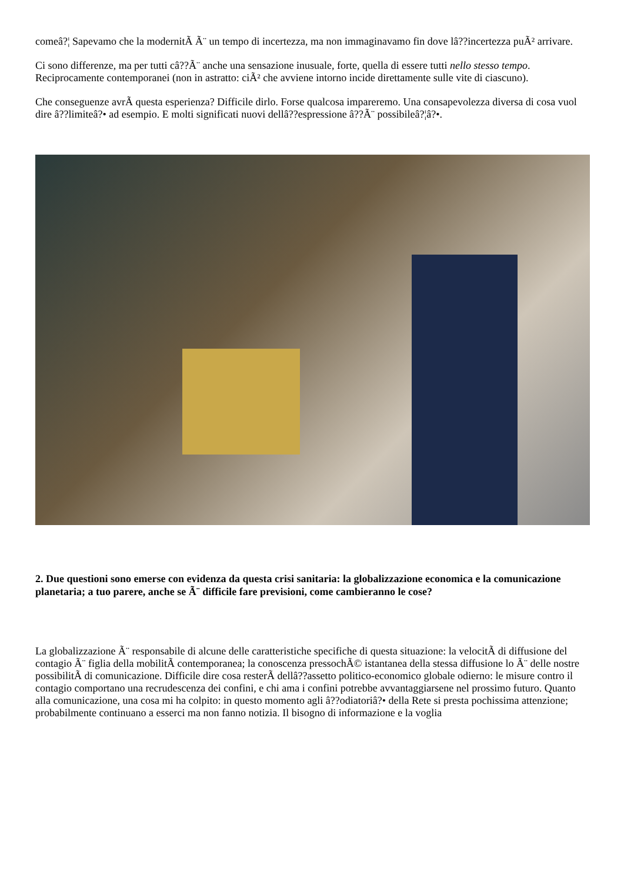comeâ?¦ Sapevamo che la modernitÃ Ã¨ un tempo di incertezza, ma non immaginavamo fin dove lâ??incertezza puÃ² arrivare.
Ci sono differenze, ma per tutti câ??Ã¨ anche una sensazione inusuale, forte, quella di essere tutti nello stesso tempo. Reciprocamente contemporanei (non in astratto: ciÃ² che avviene intorno incide direttamente sulle vite di ciascuno).
Che conseguenze avrÃ questa esperienza? Difficile dirlo. Forse qualcosa impareremo. Una consapevolezza diversa di cosa vuol dire â??limiteâ?• ad esempio. E molti significati nuovi dellâ??espressione â??Ã¨ possibileâ?¦â?•.
2. Due questioni sono emerse con evidenza da questa crisi sanitaria: la globalizzazione economica e la comunicazione planetaria; a tuo parere, anche se Ã¨ difficile fare previsioni, come cambieranno le cose?
La globalizzazione Ã¨ responsabile di alcune delle caratteristiche specifiche di questa situazione: la velocitÃ di diffusione del contagio Ã¨ figlia della mobilitÃ contemporanea; la conoscenza pressochÃ© istantanea della stessa diffusione lo Ã¨ delle nostre possibilitÃ di comunicazione. Difficile dire cosa resterÃ dellâ??assetto politico-economico globale odierno: le misure contro il contagio comportano una recrudescenza dei confini, e chi ama i confini potrebbe avvantaggiarsene nel prossimo futuro. Quanto alla comunicazione, una cosa mi ha colpito: in questo momento agli â??odiatoriâ?• della Rete si presta pochissima attenzione; probabilmente continuano a esserci ma non fanno notizia. Il bisogno di informazione e la voglia